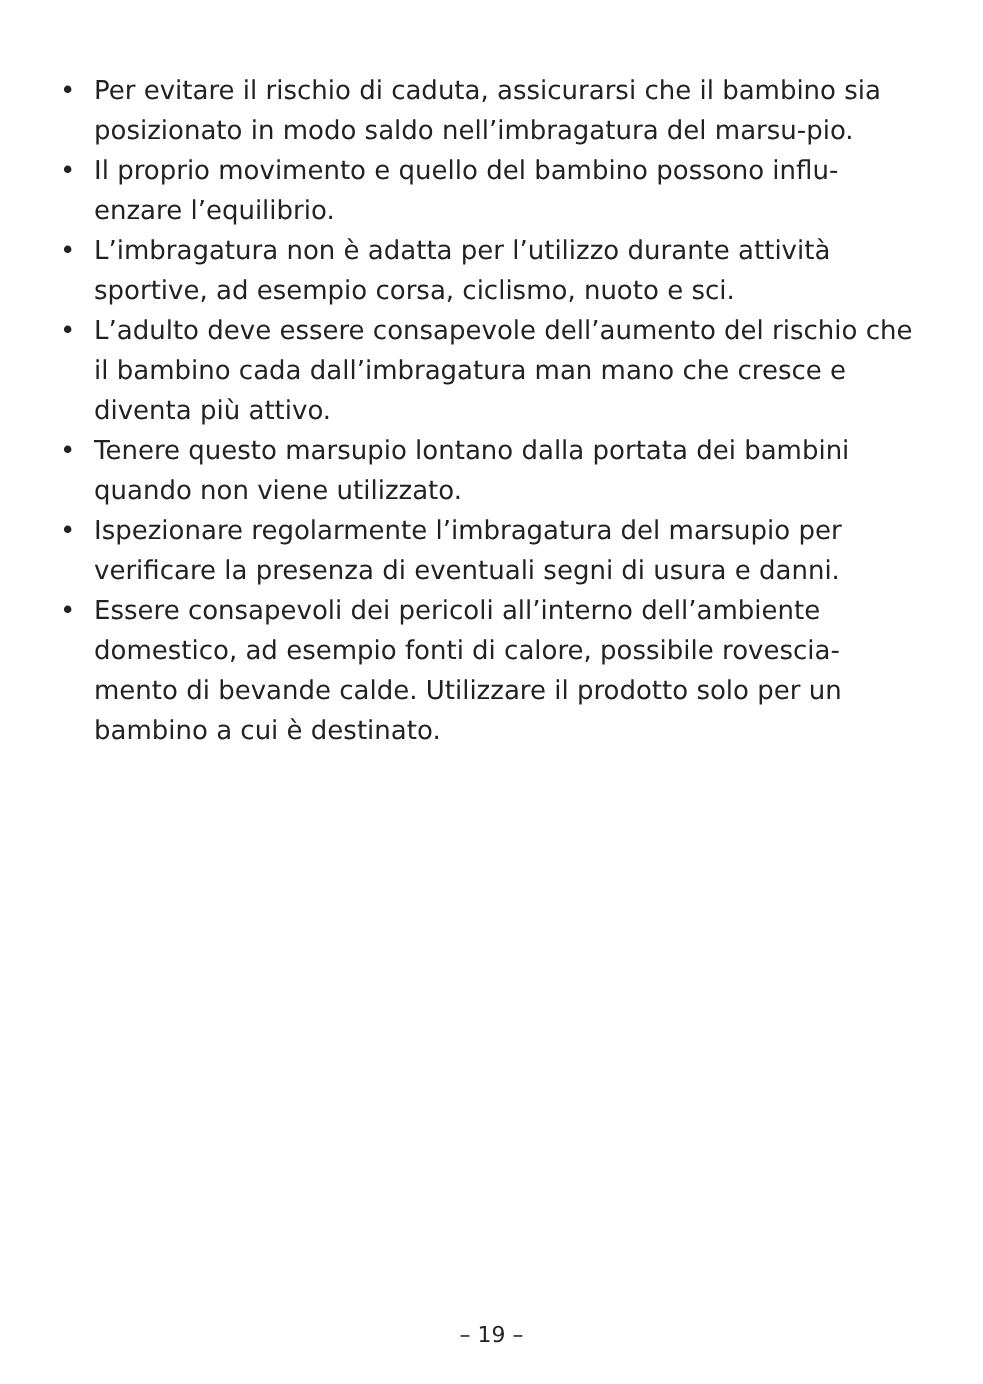• Per evitare il rischio di caduta, assicurarsi che il bambino sia posizionato in modo saldo nell’imbragatura del marsu-pio.
• Il proprio movimento e quello del bambino possono influ-enzare l’equilibrio.
• L’imbragatura non è adatta per l’utilizzo durante attività sportive, ad esempio corsa, ciclismo, nuoto e sci.
• L’adulto deve essere consapevole dell’aumento del rischio che il bambino cada dall’imbragatura man mano che cresce e diventa più attivo.
• Tenere questo marsupio lontano dalla portata dei bambini quando non viene utilizzato.
• Ispezionare regolarmente l’imbragatura del marsupio per verificare la presenza di eventuali segni di usura e danni.
• Essere consapevoli dei pericoli all’interno dell’ambiente domestico, ad esempio fonti di calore, possibile rovescia-mento di bevande calde. Utilizzare il prodotto solo per un bambino a cui è destinato.
– 19 –